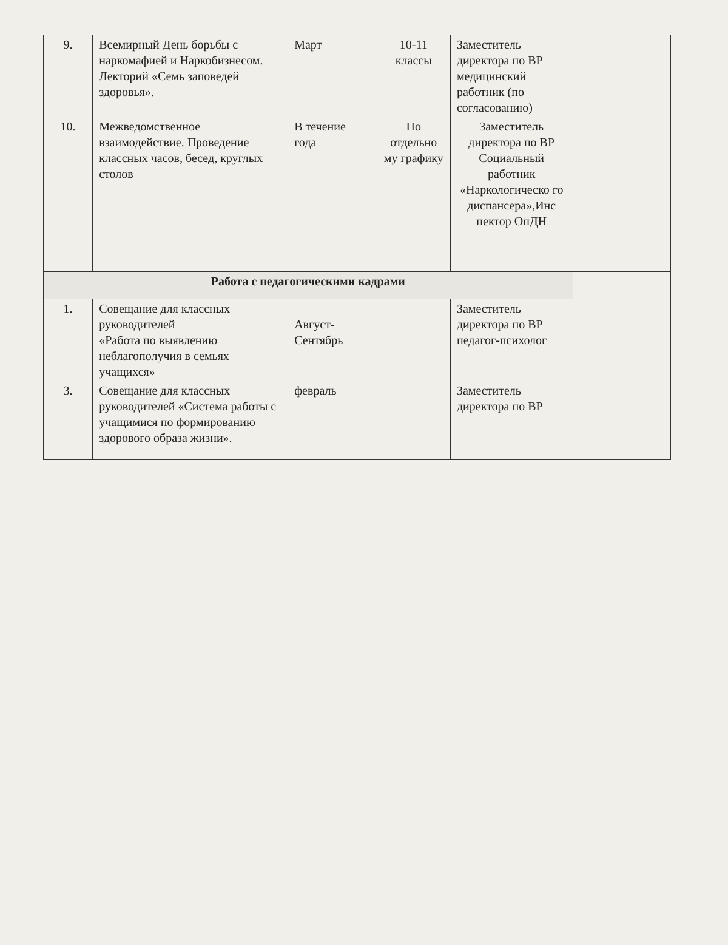| 9. | Всемирный День борьбы с наркомафией и Наркобизнесом. Лекторий «Семь заповедей здоровья». | Март | 10-11 классы | Заместитель директора по ВР медицинский работник (по согласованию) | |
| 10. | Межведомственное взаимодействие. Проведение классных часов, бесед, круглых столов | В течение года | По отдельно му графику | Заместитель директора по ВР Социальный работник «Наркологическо го диспансера»,Инс пектор ОпДН | |
| Работа с педагогическими кадрами | | | | | |
| 1. | Совещание для классных руководителей «Работа по выявлению неблагополучия в семьях учащихся» | Август-Сентябрь | | Заместитель директора по ВР педагог-психолог | |
| 3. | Совещание для классных руководителей «Система работы с учащимися по формированию здорового образа жизни». | февраль | | Заместитель директора по ВР | |